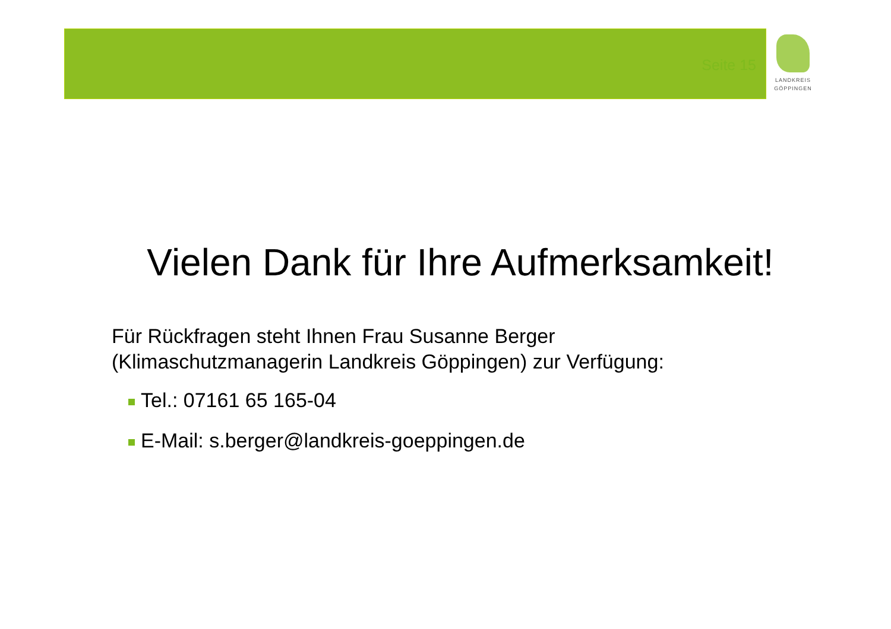Seite 15
LANDKREIS
GÖPPINGEN
Vielen Dank für Ihre Aufmerksamkeit!
Für Rückfragen steht Ihnen Frau Susanne Berger
(Klimaschutzmanagerin Landkreis Göppingen) zur Verfügung:
Tel.: 07161 65 165-04
E-Mail: s.berger@landkreis-goeppingen.de